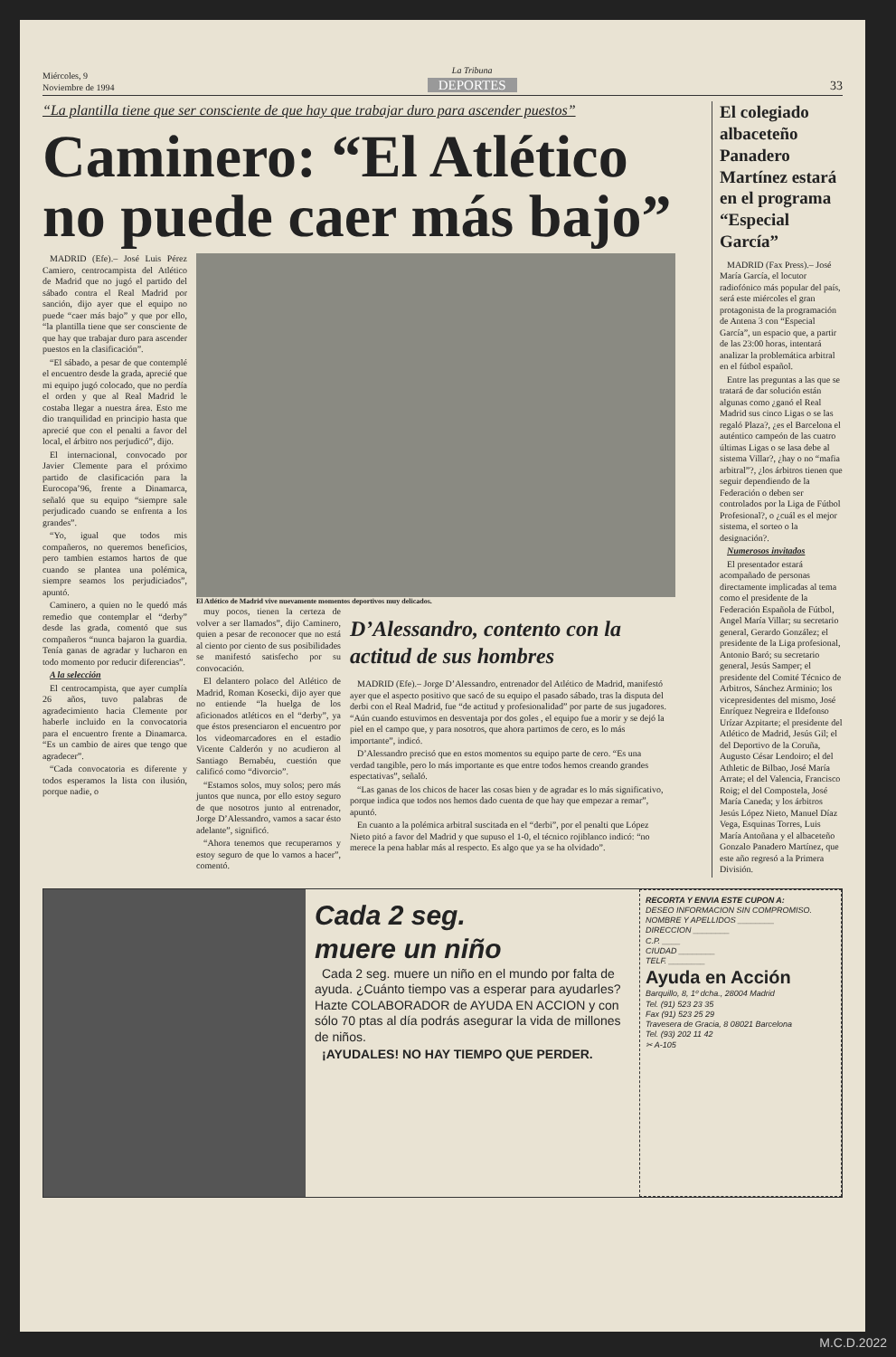Miércoles, 9
Noviembre de 1994
La Tribuna
DEPORTES
33
“La plantilla tiene que ser consciente de que hay que trabajar duro para ascender puestos”
Caminero: “El Atlético no puede caer más bajo”
MADRID (Efe).– José Luis Pérez Camiero, centrocampista del Atlético de Madrid que no jugó el partido del sábado contra el Real Madrid por sanción, dijo ayer que el equipo no puede “caer más bajo” y que por ello, “la plantilla tiene que ser consciente de que hay que trabajar duro para ascender puestos en la clasificación”.
“El sábado, a pesar de que contemplé el encuentro desde la grada, aprecié que mi equipo jugó colocado, que no perdía el orden y que al Real Madrid le costaba llegar a nuestra área. Esto me dio tranquilidad en principio hasta que aprecié que con el penalti a favor del local, el árbitro nos perjudicó”, dijo.
El internacional, convocado por Javier Clemente para el próximo partido de clasificación para la Eurocopa’96, frente a Dinamarca, señaló que su equipo “siempre sale perjudicado cuando se enfrenta a los grandes”.
“Yo, igual que todos mis compañeros, no queremos beneficios, pero tambien estamos hartos de que cuando se plantea una polémica, siempre seamos los perjudiciados”, apuntó.
Caminero, a quien no le quedó más remedio que contemplar el “derby” desde las grada, comentó que sus compañeros “nunca bajaron la guardia. Tenía ganas de agradar y lucharon en todo momento por reducir diferencias”.
A la selección
El centrocampista, que ayer cumplía 26 años, tuvo palabras de agradecimiento hacia Clemente por haberle incluido en la convocatoria para el encuentro frente a Dinamarca. “Es un cambio de aires que tengo que agradecer”.
“Cada convocatoria es diferente y todos esperamos la lista con ilusión, porque nadie, o
El Atlético de Madrid vive nuevamente momentos deportivos muy delicados.
muy pocos, tienen la certeza de volver a ser llamados”, dijo Caminero, quien a pesar de reconocer que no está al ciento por ciento de sus posibilidades se manifestó satisfecho por su convocación.
El delantero polaco del Atlético de Madrid, Roman Kosecki, dijo ayer que no entiende “la huelga de los aficionados atléticos en el “derby”, ya que éstos presenciaron el encuentro por los videomarcadores en el estadio Vicente Calderón y no acudieron al Santiago Bernabéu, cuestión que calificó como “divorcio”.
“Estamos solos, muy solos; pero más juntos que nunca, por ello estoy seguro de que nosotros junto al entrenador, Jorge D’Alessandro, vamos a sacar ésto adelante”, significó.
“Ahora tenemos que recuperarnos y estoy seguro de que lo vamos a hacer”, comentó.
D’Alessandro, contento con la actitud de sus hombres
MADRID (Efe).– Jorge D’Alessandro, entrenador del Atlético de Madrid, manifestó ayer que el aspecto positivo que sacó de su equipo el pasado sábado, tras la disputa del derbi con el Real Madrid, fue “de actitud y profesionalidad” por parte de sus jugadores. “Aún cuando estuvimos en desventaja por dos goles , el equipo fue a morir y se dejó la piel en el campo que, y para nosotros, que ahora partimos de cero, es lo más importante”, indicó.
D’Alessandro precisó que en estos momentos su equipo parte de cero. “Es una verdad tangible, pero lo más importante es que entre todos hemos creando grandes espectativas”, señaló.
“Las ganas de los chicos de hacer las cosas bien y de agradar es lo más significativo, porque indica que todos nos hemos dado cuenta de que hay que empezar a remar”, apuntó.
En cuanto a la polémica arbitral suscitada en el “derbi”, por el penalti que López Nieto pitó a favor del Madrid y que supuso el 1-0, el técnico rojiblanco indicó: “no merece la pena hablar más al respecto. Es algo que ya se ha olvidado”.
El colegiado albaceteño Panadero Martínez estará en el programa “Especial García”
MADRID (Fax Press).– José María García, el locutor radiofónico más popular del país, será este miércoles el gran protagonista de la programación de Antena 3 con “Especial García”, un espacio que, a partir de las 23:00 horas, intentará analizar la problemática arbitral en el fútbol español.
Entre las preguntas a las que se tratará de dar solución están algunas como ¿ganó el Real Madrid sus cinco Ligas o se las regaló Plaza?, ¿es el Barcelona el auténtico campeón de las cuatro últimas Ligas o se lasa debe al sistema Villar?, ¿hay o no “mafia arbitral”?, ¿los árbitros tienen que seguir dependiendo de la Federación o deben ser controlados por la Liga de Fútbol Profesional?, o ¿cuál es el mejor sistema, el sorteo o la designación?.
Numerosos invitados
El presentador estará acompañado de personas directamente implicadas al tema como el presidente de la Federación Española de Fútbol, Angel María Villar; su secretario general, Gerardo González; el presidente de la Liga profesional, Antonio Baró; su secretario general, Jesús Samper; el presidente del Comité Técnico de Arbitros, Sánchez Arminio; los vicepresidentes del mismo, José Enríquez Negreira e Ildefonso Urízar Azpitarte; el presidente del Atlético de Madrid, Jesús Gil; el del Deportivo de la Coruña, Augusto César Lendoiro; el del Athletic de Bilbao, José María Arrate; el del Valencia, Francisco Roig; el del Compostela, José María Caneda; y los árbitros Jesús López Nieto, Manuel Díaz Vega, Esquinas Torres, Luis María Antoñana y el albaceteño Gonzalo Panadero Martínez, que este año regresó a la Primera División.
Cada 2 seg.
muere un niño
Cada 2 seg. muere un niño en el mundo por falta de ayuda. ¿Cuánto tiempo vas a esperar para ayudarles? Hazte COLABORADOR de AYUDA EN ACCION y con sólo 70 ptas al día podrás asegurar la vida de millones de niños.
¡AYUDALES! NO HAY TIEMPO QUE PERDER.
RECORTA Y ENVIA ESTE CUPON A:
DESEO INFORMACION SIN COMPROMISO.
NOMBRE Y APELLIDOS ________
DIRECCION ________
C.P. ____
CIUDAD ________
TELF. ________
Ayuda en Acción
Barquillo, 8, 1º dcha., 28004 Madrid
Tel. (91) 523 23 35
Fax (91) 523 25 29
Travesera de Gracia, 8 08021 Barcelona
Tel. (93) 202 11 42
✂ A-105
M.C.D.2022